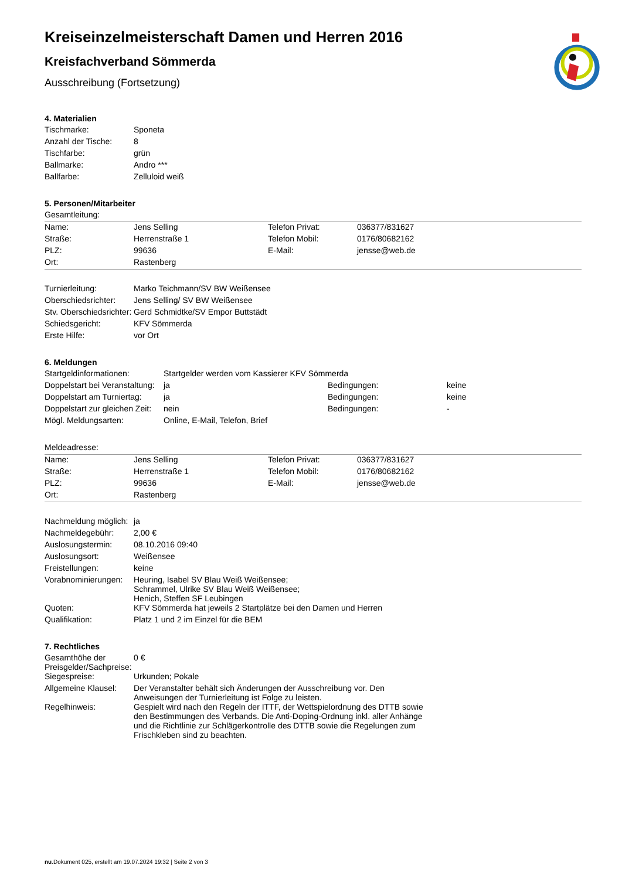Kreiseinzelmeisterschaft Damen und Herren 2016
Kreisfachverband Sömmerda
Ausschreibung (Fortsetzung)
4. Materialien
| Tischmarke: | Sponeta |
| Anzahl der Tische: | 8 |
| Tischfarbe: | grün |
| Ballmarke: | Andro *** |
| Ballfarbe: | Zelluloid weiß |
5. Personen/Mitarbeiter
Gesamtleitung:
| Name: | Jens Selling | Telefon Privat: | 036377/831627 |
| Straße: | Herrenstraße 1 | Telefon Mobil: | 0176/80682162 |
| PLZ: | 99636 | E-Mail: | jensse@web.de |
| Ort: | Rastenberg | | |
| Turnierleitung: | Marko Teichmann/SV BW Weißensee |
| Oberschiedsrichter: | Jens Selling/ SV BW Weißensee |
| Stv. Oberschiedsrichter: | Gerd Schmidtke/SV Empor Buttstädt |
| Schiedsgericht: | KFV Sömmerda |
| Erste Hilfe: | vor Ort |
6. Meldungen
| Startgeldinformationen: | Startgelder werden vom Kassierer KFV Sömmerda | | |
| Doppelstart bei Veranstaltung: | ja | Bedingungen: | keine |
| Doppelstart am Turniertag: | ja | Bedingungen: | keine |
| Doppelstart zur gleichen Zeit: | nein | Bedingungen: | - |
| Mögl. Meldungsarten: | Online, E-Mail, Telefon, Brief | | |
Meldeadresse:
| Name: | Jens Selling | Telefon Privat: | 036377/831627 |
| Straße: | Herrenstraße 1 | Telefon Mobil: | 0176/80682162 |
| PLZ: | 99636 | E-Mail: | jensse@web.de |
| Ort: | Rastenberg | | |
| Nachmeldung möglich: | ja |
| Nachmeldegebühr: | 2,00 € |
| Auslosungstermin: | 08.10.2016 09:40 |
| Auslosungsort: | Weißensee |
| Freistellungen: | keine |
| Vorabnominierungen: | Heuring, Isabel SV Blau Weiß Weißensee; Schrammel, Ulrike SV Blau Weiß Weißensee; Henich, Steffen SF Leubingen |
| Quoten: | KFV Sömmerda hat jeweils 2 Startplätze bei den Damen und Herren |
| Qualifikation: | Platz 1 und 2 im Einzel für die BEM |
7. Rechtliches
| Gesamthöhe der Preisgelder/Sachpreise: | 0 € |
| Siegespreise: | Urkunden; Pokale |
| Allgemeine Klausel: | Der Veranstalter behält sich Änderungen der Ausschreibung vor. Den Anweisungen der Turnierleitung ist Folge zu leisten. |
| Regelhinweis: | Gespielt wird nach den Regeln der ITTF, der Wettspielordnung des DTTB sowie den Bestimmungen des Verbands. Die Anti-Doping-Ordnung inkl. aller Anhänge und die Richtlinie zur Schlägerkontrolle des DTTB sowie die Regelungen zum Frischkleben sind zu beachten. |
nu.Dokument 025, erstellt am 19.07.2024 19:32 | Seite 2 von 3